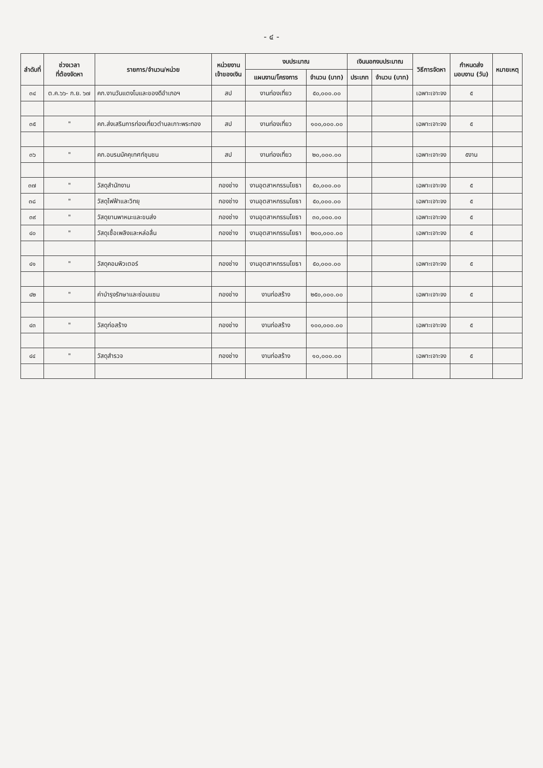- ๔ -
| ลำดับที่ | ช่วงเวลา ที่ต้องจัดหา | รายการ/จำนวน/หน่วย | หน่วยงาน เจ้าของเงิน | งบประมาณ | | เงินนอกงบประมาณ | | วิธีการจัดหา | กำหนดส่ง มอบงาน (วัน) | หมายเหตุ |
| --- | --- | --- | --- | --- | --- | --- | --- | --- | --- | --- |
| | | | | แผนงาน/โครงการ | จำนวน (บาท) | ประเภท | จำนวน (บาท) | | | |
| ๓๔ | ต.ค.๖๖- ก.ย. ๖๗ | คก.งานวันแตงโมและของดีอำเภอฯ | สป | งานท่องเที่ยว | ๕๐,๐๐๐.๐๐ | | | เฉพาะเจาะจง | ๕ | |
| ๓๕ | " | คก.ส่งเสริมการท่องเที่ยวตำบลเกาะพระทอง | สป | งานท่องเที่ยว | ๑๐๐,๐๐๐.๐๐ | | | เฉพาะเจาะจง | ๕ | |
| ๓๖ | " | คก.อบรมมัคคุเทศก์ชุมชน | สป | งานท่องเที่ยว | ๒๐,๐๐๐.๐๐ | | | เฉพาะเจาะจง | ๕งาน | |
| ๓๗ | " | วัสดุสำนักงาน | กองช่าง | งานอุตสาหกรรมโยธา | ๕๐,๐๐๐.๐๐ | | | เฉพาะเจาะจง | ๕ | |
| ๓๘ | " | วัสดุไฟฟ้าและวิทยุ | กองช่าง | งานอุตสาหกรรมโยธา | ๕๐,๐๐๐.๐๐ | | | เฉพาะเจาะจง | ๕ | |
| ๓๙ | " | วัสดุยานพาหนะและขนส่ง | กองช่าง | งานอุตสาหกรรมโยธา | ๓๐,๐๐๐.๐๐ | | | เฉพาะเจาะจง | ๕ | |
| ๔๐ | " | วัสดุเชื้อเพลิงและหล่อลื่น | กองช่าง | งานอุตสาหกรรมโยธา | ๒๐๐,๐๐๐.๐๐ | | | เฉพาะเจาะจง | ๕ | |
| ๔๑ | " | วัสดุคอมพิวเตอร์ | กองช่าง | งานอุตสาหกรรมโยธา | ๕๐,๐๐๐.๐๐ | | | เฉพาะเจาะจง | ๕ | |
| ๔๒ | " | ค่าบำรุงรักษาและซ่อมแซม | กองช่าง | งานก่อสร้าง | ๒๕๐,๐๐๐.๐๐ | | | เฉพาะเจาะจง | ๕ | |
| ๔๓ | " | วัสดุก่อสร้าง | กองช่าง | งานก่อสร้าง | ๑๐๐,๐๐๐.๐๐ | | | เฉพาะเจาะจง | ๕ | |
| ๔๔ | " | วัสดุสำรวจ | กองช่าง | งานก่อสร้าง | ๑๐,๐๐๐.๐๐ | | | เฉพาะเจาะจง | ๕ | |